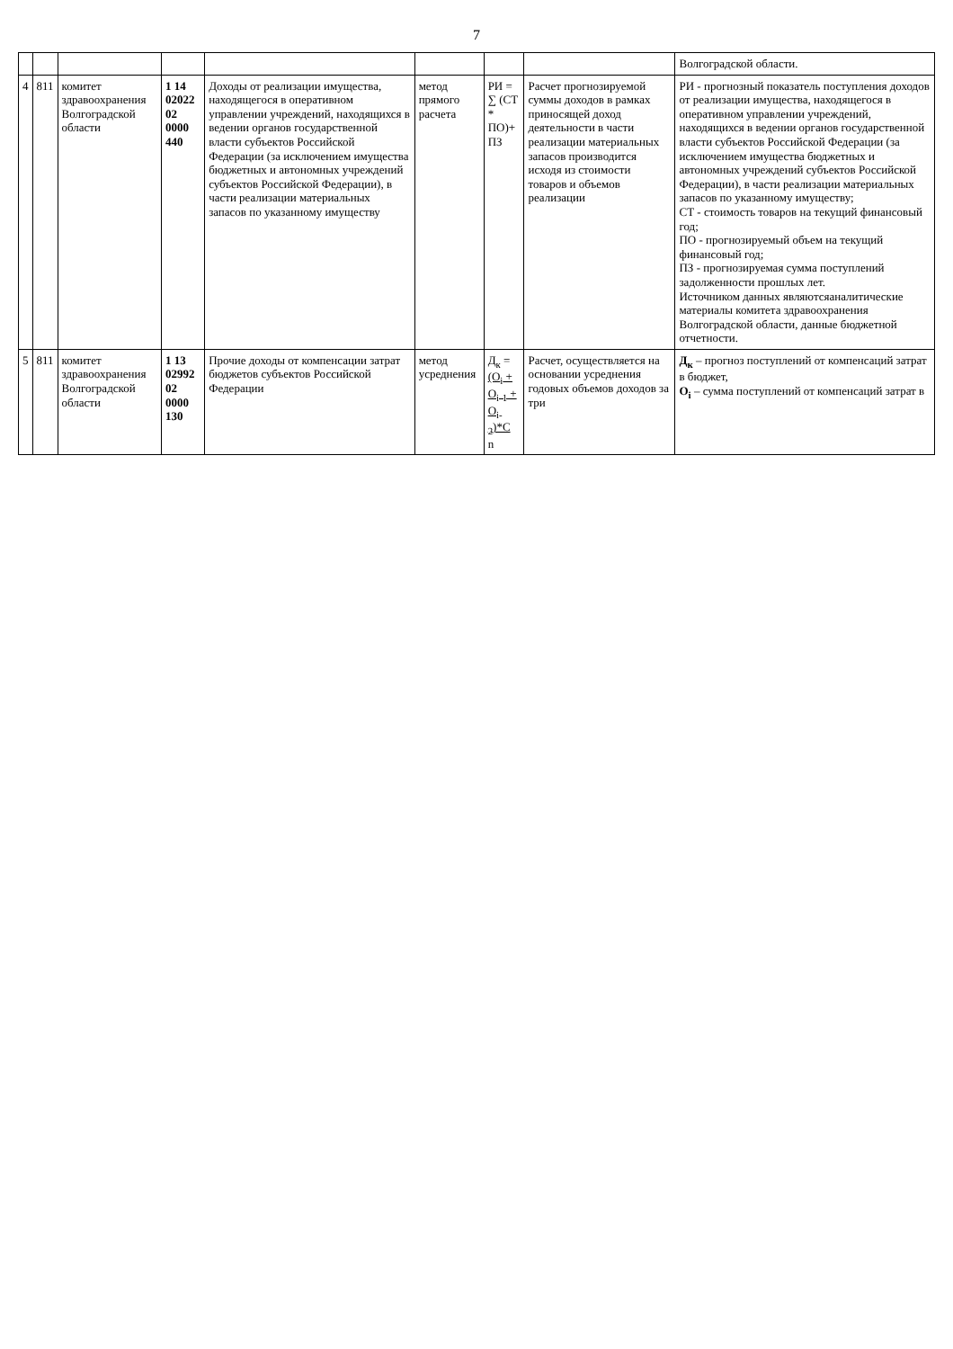7
| | | | | | | | | Волгоградской области. |
| 4 | 811 | комитет здравоохранения Волгоградской области | 1 14 02022 02 0000 440 | Доходы от реализации имущества, находящегося в оперативном управлении учреждений, находящихся в ведении органов государственной власти субъектов Российской Федерации (за исключением имущества бюджетных и автономных учреждений субъектов Российской Федерации), в части реализации материальных запасов по указанному имуществу | метод прямого расчета | РИ = ∑ (СТ * ПО)+ ПЗ | Расчет прогнозируемой суммы доходов в рамках приносящей доход деятельности в части реализации материальных запасов производится исходя из стоимости товаров и объемов реализации | РИ - прогнозный показатель поступления доходов от реализации имущества, находящегося в оперативном управлении учреждений, находящихся в ведении органов государственной власти субъектов Российской Федерации (за исключением имущества бюджетных и автономных учреждений субъектов Российской Федерации), в части реализации материальных запасов по указанному имуществу; СТ - стоимость товаров на текущий финансовый год; ПО - прогнозируемый объем на текущий финансовый год; ПЗ - прогнозируемая сумма поступлений задолженности прошлых лет. Источником данных являютсяаналитические материалы комитета здравоохранения Волгоградской области, данные бюджетной отчетности. |
| 5 | 811 | комитет здравоохранения Волгоградской области | 1 13 02992 02 0000 130 | Прочие доходы от компенсации затрат бюджетов субъектов Российской Федерации | метод усреднения | Д<sub>к</sub> = (О<sub>i</sub> + О<sub>i-1</sub> + О<sub>i-2</sub>)*С n | Расчет, осуществляется на основании усреднения годовых объемов доходов за три | Д<sub>к</sub> – прогноз поступлений от компенсаций затрат в бюджет, О<sub>i</sub> – сумма поступлений от компенсаций затрат в |